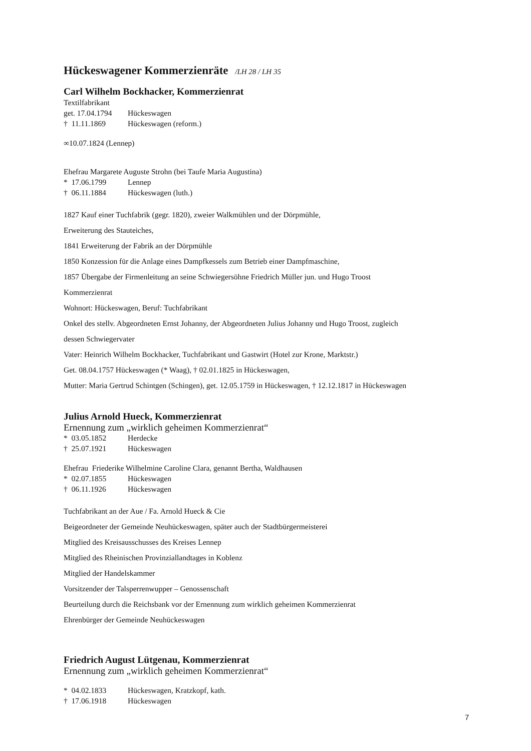Hückeswagener Kommerzienräte /LH 28 / LH 35
Carl Wilhelm Bockhacker, Kommerzienrat
Textilfabrikant
get. 17.04.1794 Hückeswagen
† 11.11.1869 Hückeswagen (reform.)
∞10.07.1824 (Lennep)
Ehefrau Margarete Auguste Strohn (bei Taufe Maria Augustina)
* 17.06.1799 Lennep
† 06.11.1884 Hückeswagen (luth.)
1827 Kauf einer Tuchfabrik (gegr. 1820), zweier Walkmühlen und der Dörpmühle,
Erweiterung des Stauteiches,
1841 Erweiterung der Fabrik an der Dörpmühle
1850 Konzession für die Anlage eines Dampfkessels zum Betrieb einer Dampfmaschine,
1857 Übergabe der Firmenleitung an seine Schwiegersöhne Friedrich Müller jun. und Hugo Troost
Kommerzienrat
Wohnort: Hückeswagen, Beruf: Tuchfabrikant
Onkel des stellv. Abgeordneten Ernst Johanny, der Abgeordneten Julius Johanny und Hugo Troost, zugleich
dessen Schwiegervater
Vater: Heinrich Wilhelm Bockhacker, Tuchfabrikant und Gastwirt (Hotel zur Krone, Marktstr.)
Get. 08.04.1757 Hückeswagen (* Waag), † 02.01.1825 in Hückeswagen,
Mutter: Maria Gertrud Schintgen (Schingen), get. 12.05.1759 in Hückeswagen, † 12.12.1817 in Hückeswagen
Julius Arnold Hueck, Kommerzienrat
Ernennung zum „wirklich geheimen Kommerzienrat“
* 03.05.1852 Herdecke
† 25.07.1921 Hückeswagen
Ehefrau Friederike Wilhelmine Caroline Clara, genannt Bertha, Waldhausen
* 02.07.1855 Hückeswagen
† 06.11.1926 Hückeswagen
Tuchfabrikant an der Aue / Fa. Arnold Hueck & Cie
Beigeordneter der Gemeinde Neuhückeswagen, später auch der Stadtbürgermeisterei
Mitglied des Kreisausschusses des Kreises Lennep
Mitglied des Rheinischen Provinziallandtages in Koblenz
Mitglied der Handelskammer
Vorsitzender der Talsperrenwupper – Genossenschaft
Beurteilung durch die Reichsbank vor der Ernennung zum wirklich geheimen Kommerzienrat
Ehrenbürger der Gemeinde Neuhückeswagen
Friedrich August Lütgenau, Kommerzienrat
Ernennung zum „wirklich geheimen Kommerzienrat“
* 04.02.1833 Hückeswagen, Kratzkopf, kath.
† 17.06.1918 Hückeswagen
7